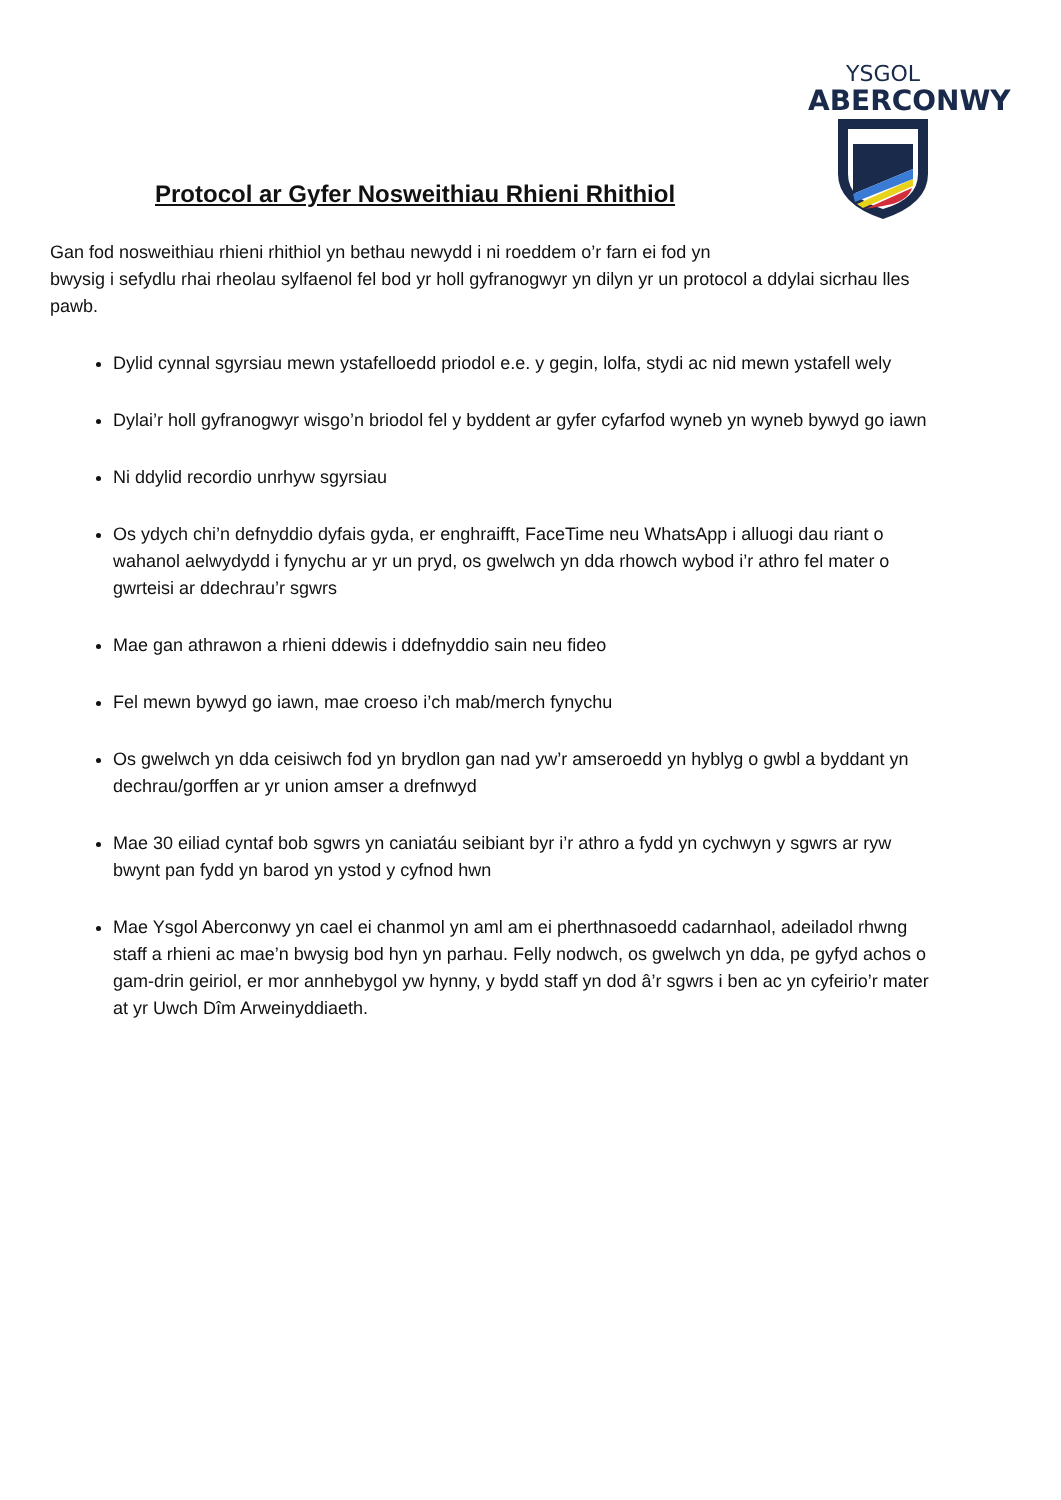YSGOL
ABERCONWY
Protocol ar Gyfer Nosweithiau Rhieni Rhithiol
Gan fod nosweithiau rhieni rhithiol yn bethau newydd i ni roeddem o’r farn ei fod yn
bwysig i sefydlu rhai rheolau sylfaenol fel bod yr holl gyfranogwyr yn dilyn yr un protocol a ddylai sicrhau lles pawb.
Dylid cynnal sgyrsiau mewn ystafelloedd priodol e.e. y gegin, lolfa, stydi ac nid mewn ystafell wely
Dylai’r holl gyfranogwyr wisgo’n briodol fel y byddent ar gyfer cyfarfod wyneb yn wyneb bywyd go iawn
Ni ddylid recordio unrhyw sgyrsiau
Os ydych chi’n defnyddio dyfais gyda, er enghraifft, FaceTime neu WhatsApp i alluogi dau riant o wahanol aelwydydd i fynychu ar yr un pryd, os gwelwch yn dda rhowch wybod i’r athro fel mater o gwrteisi ar ddechrau’r sgwrs
Mae gan athrawon a rhieni ddewis i ddefnyddio sain neu fideo
Fel mewn bywyd go iawn, mae croeso i’ch mab/merch fynychu
Os gwelwch yn dda ceisiwch fod yn brydlon gan nad yw’r amseroedd yn hyblyg o gwbl a byddant yn dechrau/gorffen ar yr union amser a drefnwyd
Mae 30 eiliad cyntaf bob sgwrs yn caniatáu seibiant byr i’r athro a fydd yn cychwyn y sgwrs ar ryw bwynt pan fydd yn barod yn ystod y cyfnod hwn
Mae Ysgol Aberconwy yn cael ei chanmol yn aml am ei pherthnasoedd cadarnhaol, adeiladol rhwng staff a rhieni ac mae’n bwysig bod hyn yn parhau. Felly nodwch, os gwelwch yn dda, pe gyfyd achos o gam-drin geiriol, er mor annhebygol yw hynny, y bydd staff yn dod â’r sgwrs i ben ac yn cyfeirio’r mater at yr Uwch Dîm Arweinyddiaeth.